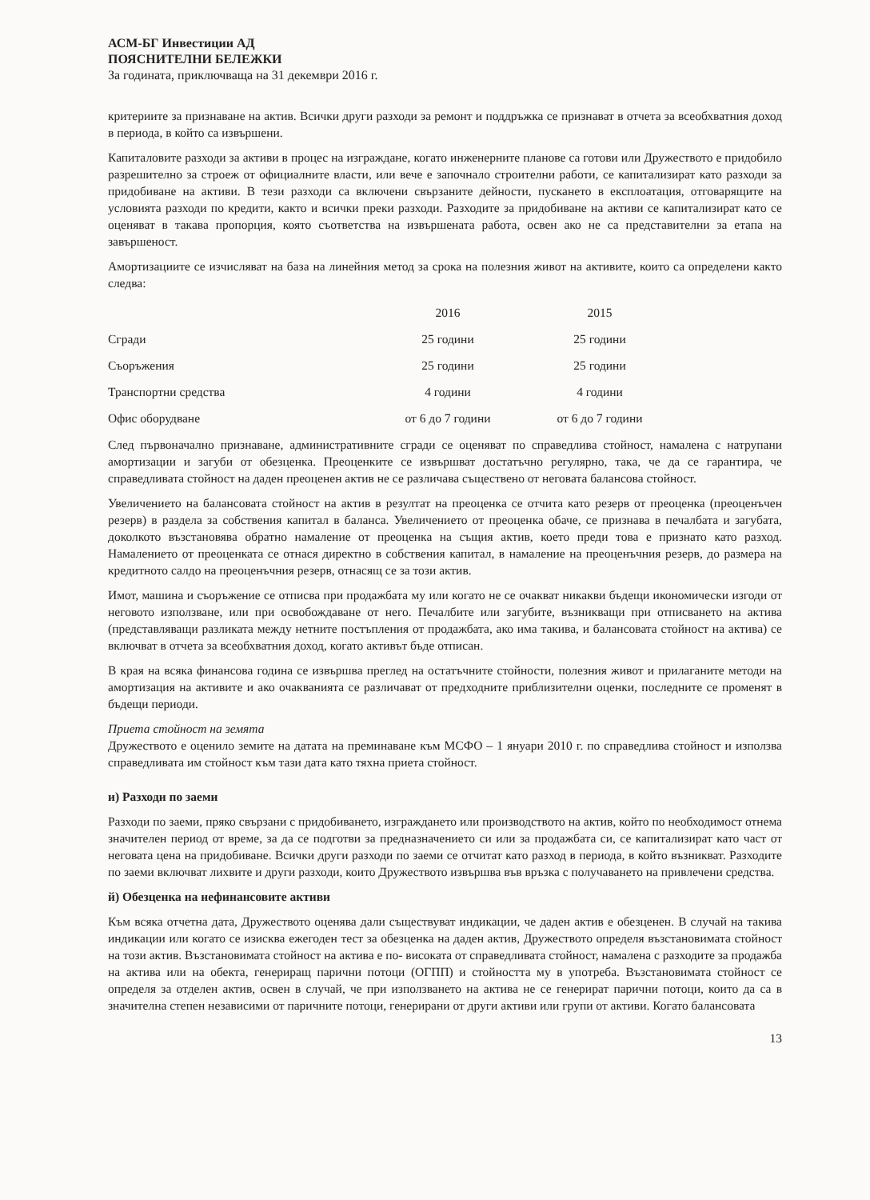АСМ-БГ Инвестиции АД
ПОЯСНИТЕЛНИ БЕЛЕЖКИ
За годината, приключваща на 31 декември 2016 г.
критериите за признаване на актив. Всички други разходи за ремонт и поддръжка се признават в отчета за всеобхватния доход в периода, в който са извършени.
Капиталовите разходи за активи в процес на изграждане, когато инженерните планове са готови или Дружеството е придобило разрешително за строеж от официалните власти, или вече е започнало строителни работи, се капитализират като разходи за придобиване на активи. В тези разходи са включени свързаните дейности, пускането в експлоатация, отговарящите на условията разходи по кредити, както и всички преки разходи. Разходите за придобиване на активи се капитализират като се оценяват в такава пропорция, която съответства на извършената работа, освен ако не са представителни за етапа на завършеност.
Амортизациите се изчисляват на база на линейния метод за срока на полезния живот на активите, които са определени както следва:
| | 2016 | 2015 |
| --- | --- | --- |
| Сгради | 25 години | 25 години |
| Съоръжения | 25 години | 25 години |
| Транспортни средства | 4 години | 4 години |
| Офис оборудване | от 6 до 7 години | от 6 до 7 години |
След първоначално признаване, административните сгради се оценяват по справедлива стойност, намалена с натрупани амортизации и загуби от обезценка. Преоценките се извършват достатъчно регулярно, така, че да се гарантира, че справедливата стойност на даден преоценен актив не се различава съществено от неговата балансова стойност.
Увеличението на балансовата стойност на актив в резултат на преоценка се отчита като резерв от преоценка (преоценъчен резерв) в раздела за собствения капитал в баланса. Увеличението от преоценка обаче, се признава в печалбата и загубата, доколкото възстановява обратно намаление от преоценка на същия актив, което преди това е признато като разход. Намалението от преоценката се отнася директно в собствения капитал, в намаление на преоценъчния резерв, до размера на кредитното салдо на преоценъчния резерв, отнасящ се за този актив.
Имот, машина и съоръжение се отписва при продажбата му или когато не се очакват никакви бъдещи икономически изгоди от неговото използване, или при освобождаване от него. Печалбите или загубите, възникващи при отписването на актива (представляващи разликата между нетните постъпления от продажбата, ако има такива, и балансовата стойност на актива) се включват в отчета за всеобхватния доход, когато активът бъде отписан.
В края на всяка финансова година се извършва преглед на остатъчните стойности, полезния живот и прилаганите методи на амортизация на активите и ако очакванията се различават от предходните приблизителни оценки, последните се променят в бъдещи периоди.
Приета стойност на земята
Дружеството е оценило земите на датата на преминаване към МСФО – 1 януари 2010 г. по справедлива стойност и използва справедливата им стойност към тази дата като тяхна приета стойност.
и) Разходи по заеми
Разходи по заеми, пряко свързани с придобиването, изграждането или производството на актив, който по необходимост отнема значителен период от време, за да се подготви за предназначението си или за продажбата си, се капитализират като част от неговата цена на придобиване. Всички други разходи по заеми се отчитат като разход в периода, в който възникват. Разходите по заеми включват лихвите и други разходи, които Дружеството извършва във връзка с получаването на привлечени средства.
й) Обезценка на нефинансовите активи
Към всяка отчетна дата, Дружеството оценява дали съществуват индикации, че даден актив е обезценен. В случай на такива индикации или когато се изисква ежегоден тест за обезценка на даден актив, Дружеството определя възстановимата стойност на този актив. Възстановимата стойност на актива е по- високата от справедливата стойност, намалена с разходите за продажба на актива или на обекта, генериращ парични потоци (ОГПП) и стойността му в употреба. Възстановимата стойност се определя за отделен актив, освен в случай, че при използването на актива не се генерират парични потоци, които да са в значителна степен независими от паричните потоци, генерирани от други активи или групи от активи. Когато балансовата
13